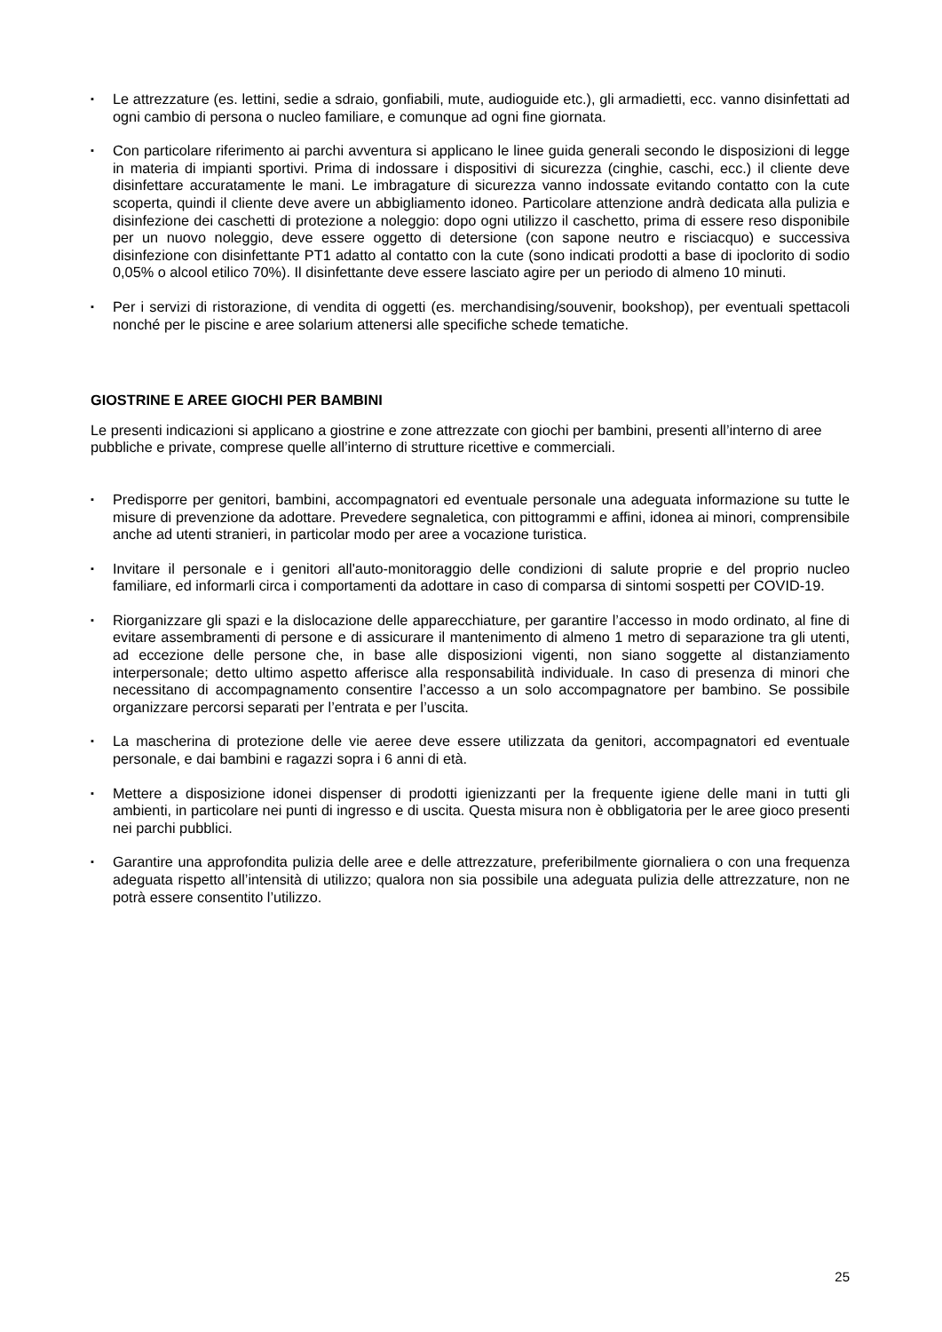▪ Le attrezzature (es. lettini, sedie a sdraio, gonfiabili, mute, audioguide etc.), gli armadietti, ecc. vanno disinfettati ad ogni cambio di persona o nucleo familiare, e comunque ad ogni fine giornata.
▪ Con particolare riferimento ai parchi avventura si applicano le linee guida generali secondo le disposizioni di legge in materia di impianti sportivi. Prima di indossare i dispositivi di sicurezza (cinghie, caschi, ecc.) il cliente deve disinfettare accuratamente le mani. Le imbragature di sicurezza vanno indossate evitando contatto con la cute scoperta, quindi il cliente deve avere un abbigliamento idoneo. Particolare attenzione andrà dedicata alla pulizia e disinfezione dei caschetti di protezione a noleggio: dopo ogni utilizzo il caschetto, prima di essere reso disponibile per un nuovo noleggio, deve essere oggetto di detersione (con sapone neutro e risciacquo) e successiva disinfezione con disinfettante PT1 adatto al contatto con la cute (sono indicati prodotti a base di ipoclorito di sodio 0,05% o alcool etilico 70%). Il disinfettante deve essere lasciato agire per un periodo di almeno 10 minuti.
▪ Per i servizi di ristorazione, di vendita di oggetti (es. merchandising/souvenir, bookshop), per eventuali spettacoli nonché per le piscine e aree solarium attenersi alle specifiche schede tematiche.
GIOSTRINE E AREE GIOCHI PER BAMBINI
Le presenti indicazioni si applicano a giostrine e zone attrezzate con giochi per bambini, presenti all’interno di aree pubbliche e private, comprese quelle all’interno di strutture ricettive e commerciali.
▪ Predisporre per genitori, bambini, accompagnatori ed eventuale personale una adeguata informazione su tutte le misure di prevenzione da adottare. Prevedere segnaletica, con pittogrammi e affini, idonea ai minori, comprensibile anche ad utenti stranieri, in particolar modo per aree a vocazione turistica.
▪ Invitare il personale e i genitori all'auto-monitoraggio delle condizioni di salute proprie e del proprio nucleo familiare, ed informarli circa i comportamenti da adottare in caso di comparsa di sintomi sospetti per COVID-19.
▪ Riorganizzare gli spazi e la dislocazione delle apparecchiature, per garantire l’accesso in modo ordinato, al fine di evitare assembramenti di persone e di assicurare il mantenimento di almeno 1 metro di separazione tra gli utenti, ad eccezione delle persone che, in base alle disposizioni vigenti, non siano soggette al distanziamento interpersonale; detto ultimo aspetto afferisce alla responsabilità individuale. In caso di presenza di minori che necessitano di accompagnamento consentire l’accesso a un solo accompagnatore per bambino. Se possibile organizzare percorsi separati per l’entrata e per l’uscita.
▪ La mascherina di protezione delle vie aeree deve essere utilizzata da genitori, accompagnatori ed eventuale personale, e dai bambini e ragazzi sopra i 6 anni di età.
▪ Mettere a disposizione idonei dispenser di prodotti igienizzanti per la frequente igiene delle mani in tutti gli ambienti, in particolare nei punti di ingresso e di uscita. Questa misura non è obbligatoria per le aree gioco presenti nei parchi pubblici.
▪ Garantire una approfondita pulizia delle aree e delle attrezzature, preferibilmente giornaliera o con una frequenza adeguata rispetto all’intensità di utilizzo; qualora non sia possibile una adeguata pulizia delle attrezzature, non ne potrà essere consentito l’utilizzo.
25